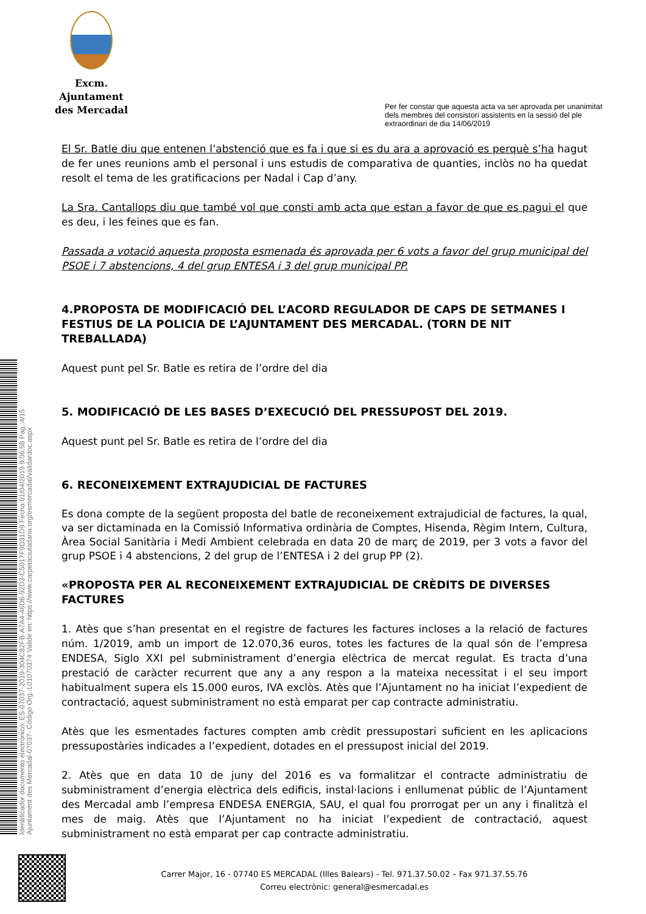Excm. Ajuntament
des Mercadal
Per fer constar que aquesta acta va ser aprovada per unanimitat
dels membres del consistori assistents en la sessió del ple
extraordinari de dia 14/06/2019
Identificador documento electrónico: ES-07037-2019-304C82FB-A7A4-46D6-92D3-C5017F9D31D9 Fecha:01/04/2019 9:06:58 Pag.:4/15
Ajuntament des Mercadal-07037- Código Org.:L01070374 Valide en: https://www.carpetaciutadana.org/esmercadal/validardoc.aspx
El Sr. Batle diu que entenen l’abstenció que es fa i que si es du ara a aprovació es perquè s’ha hagut de fer unes reunions amb el personal i uns estudis de comparativa de quanties, inclòs no ha quedat resolt el tema de les gratificacions per Nadal i Cap d’any.
La Sra. Cantallops diu que també vol que consti amb acta que estan a favor de que es pagui el que es deu, i les feines que es fan.
Passada a votació aquesta proposta esmenada és aprovada per 6 vots a favor del grup municipal del PSOE i 7 abstencions, 4 del grup ENTESA i 3 del grup municipal PP.
4.PROPOSTA DE MODIFICACIÓ DEL L’ACORD REGULADOR DE CAPS DE SETMANES I FESTIUS DE LA POLICIA DE L’AJUNTAMENT DES MERCADAL. (TORN DE NIT TREBALLADA)
Aquest punt pel Sr. Batle es retira de l’ordre del dia
5. MODIFICACIÓ DE LES BASES D’EXECUCIÓ DEL PRESSUPOST DEL 2019.
Aquest punt pel Sr. Batle es retira de l’ordre del dia
6. RECONEIXEMENT EXTRAJUDICIAL DE FACTURES
Es dona compte de la següent proposta del batle de reconeixement extrajudicial de factures, la qual, va ser dictaminada en la Comissió Informativa ordinària de Comptes, Hisenda, Règim Intern, Cultura, Àrea Social Sanitària i Medi Ambient celebrada en data 20 de març de 2019, per 3 vots a favor del grup PSOE i 4 abstencions, 2 del grup de l’ENTESA i 2 del grup PP (2).
«PROPOSTA PER AL RECONEIXEMENT EXTRAJUDICIAL DE CRÈDITS DE DIVERSES FACTURES
1. Atès que s’han presentat en el registre de factures les factures incloses a la relació de factures núm. 1/2019, amb un import de 12.070,36 euros, totes les factures de la qual són de l’empresa ENDESA, Siglo XXI pel subministrament d’energia elèctrica de mercat regulat. Es tracta d’una prestació de caràcter recurrent que any a any respon a la mateixa necessitat i el seu import habitualment supera els 15.000 euros, IVA exclòs. Atès que l’Ajuntament no ha iniciat l’expedient de contractació, aquest subministrament no està emparat per cap contracte administratiu.
Atès que les esmentades factures compten amb crèdit pressupostari suficient en les aplicacions pressupostàries indicades a l’expedient, dotades en el pressupost inicial del 2019.
2. Atès que en data 10 de juny del 2016 es va formalitzar el contracte administratiu de subministrament d’energia elèctrica dels edificis, instal·lacions i enllumenat públic de l’Ajuntament des Mercadal amb l’empresa ENDESA ENERGIA, SAU, el qual fou prorrogat per un any i finalitzà el mes de maig. Atès que l’Ajuntament no ha iniciat l’expedient de contractació, aquest subministrament no està emparat per cap contracte administratiu.
Carrer Major, 16 - 07740 ES MERCADAL (Illes Balears) - Tel. 971.37.50.02 – Fax 971.37.55.76
Correu electrònic: general@esmercadal.es